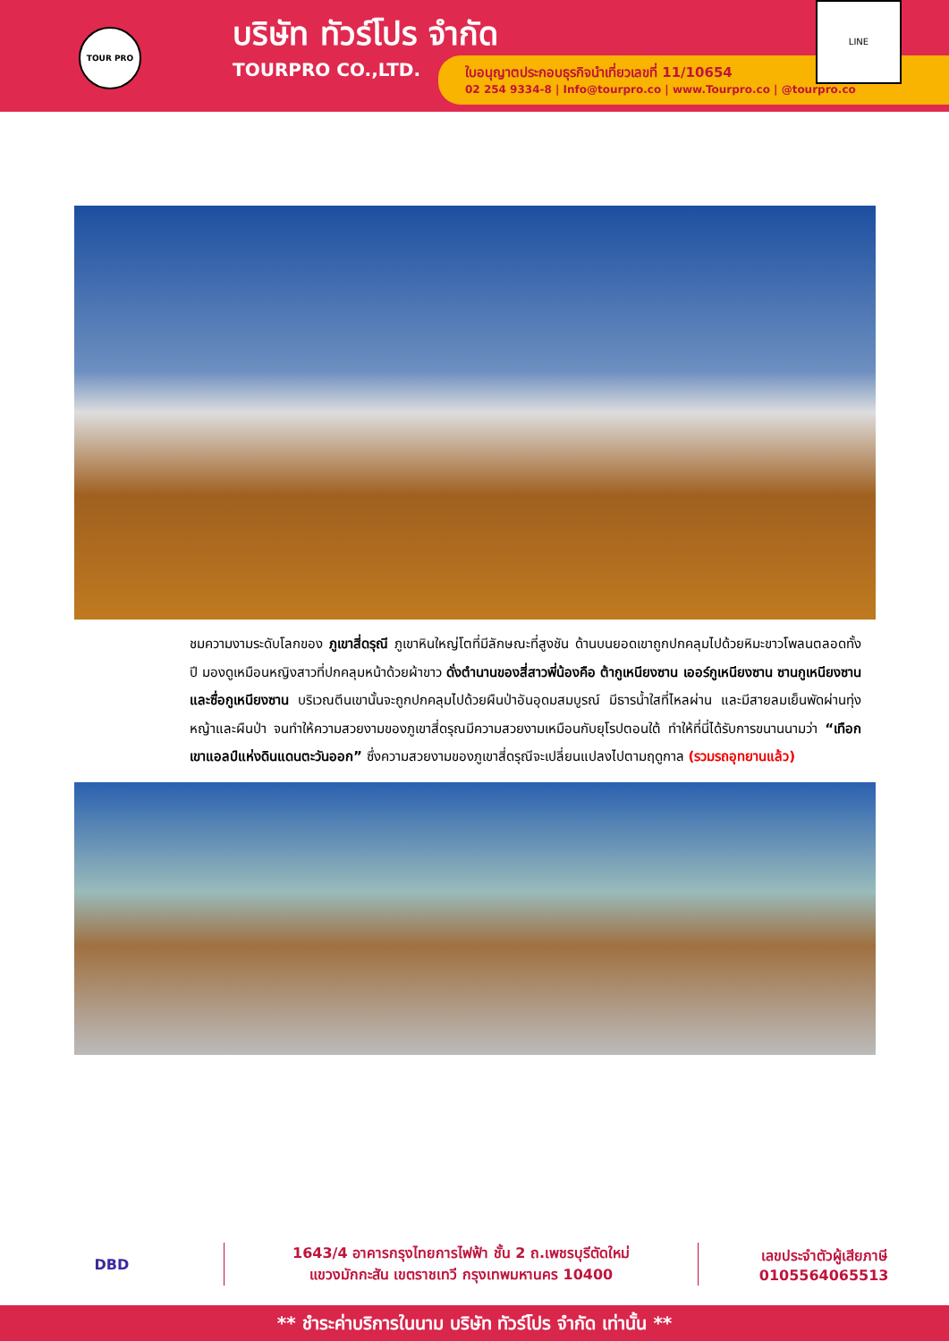TOUR PRO
บริษัท ทัวร์โปร จำกัด
TOURPRO CO.,LTD.
ใบอนุญาตประกอบธุรกิจนำเที่ยวเลขที่ 11/10654
02 254 9334-8 | Info@tourpro.co | www.Tourpro.co | @tourpro.co
LINE
ชมความงามระดับโลกของ ภูเขาสี่ดรุณี ภูเขาหินใหญ่โตที่มีลักษณะที่สูงชัน ด้านบนยอดเขาถูกปกคลุมไปด้วยหิมะขาวโพลนตลอดทั้งปี มองดูเหมือนหญิงสาวที่ปกคลุมหน้าด้วยผ้าขาว ดั่งตำนานของสี่สาวพี่น้องคือ ต้ากูเหนียงซาน เออร์กูเหนียงซาน ซานกูเหนียงซาน และซื่อกูเหนียงซาน บริเวณตีนเขานั้นจะถูกปกคลุมไปด้วยผืนป่าอันอุดมสมบูรณ์ มีธารน้ำใสที่ไหลผ่าน และมีสายลมเย็นพัดผ่านทุ่งหญ้าและผืนป่า จนทำให้ความสวยงามของภูเขาสี่ดรุณมีความสวยงามเหมือนกับยุโรปตอนใต้ ทำให้ที่นี่ได้รับการขนานนามว่า “เทือกเขาแอลป์แห่งดินแดนตะวันออก” ซึ่งความสวยงามของภูเขาสี่ดรุณีจะเปลี่ยนแปลงไปตามฤดูกาล (รวมรถอุทยานแล้ว)
DBD
1643/4 อาคารกรุงไทยการไฟฟ้า ชั้น 2 ถ.เพชรบุรีตัดใหม่
แขวงมักกะสัน เขตราชเทวี กรุงเทพมหานคร 10400
เลขประจำตัวผู้เสียภาษี
0105564065513
** ชำระค่าบริการในนาม บริษัท ทัวร์โปร จำกัด เท่านั้น **